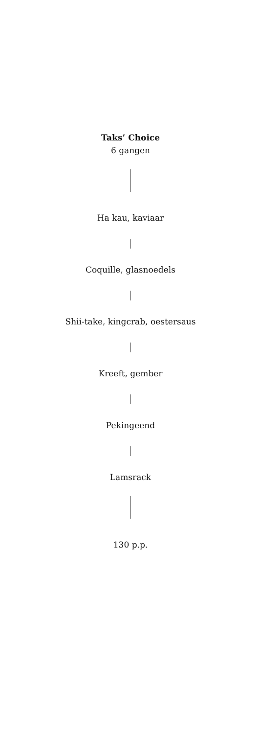Taks’ Choice
6 gangen
Ha kau, kaviaar
Coquille, glasnoedels
Shii-take, kingcrab, oestersaus
Kreeft, gember
Pekingeend
Lamsrack
130 p.p.